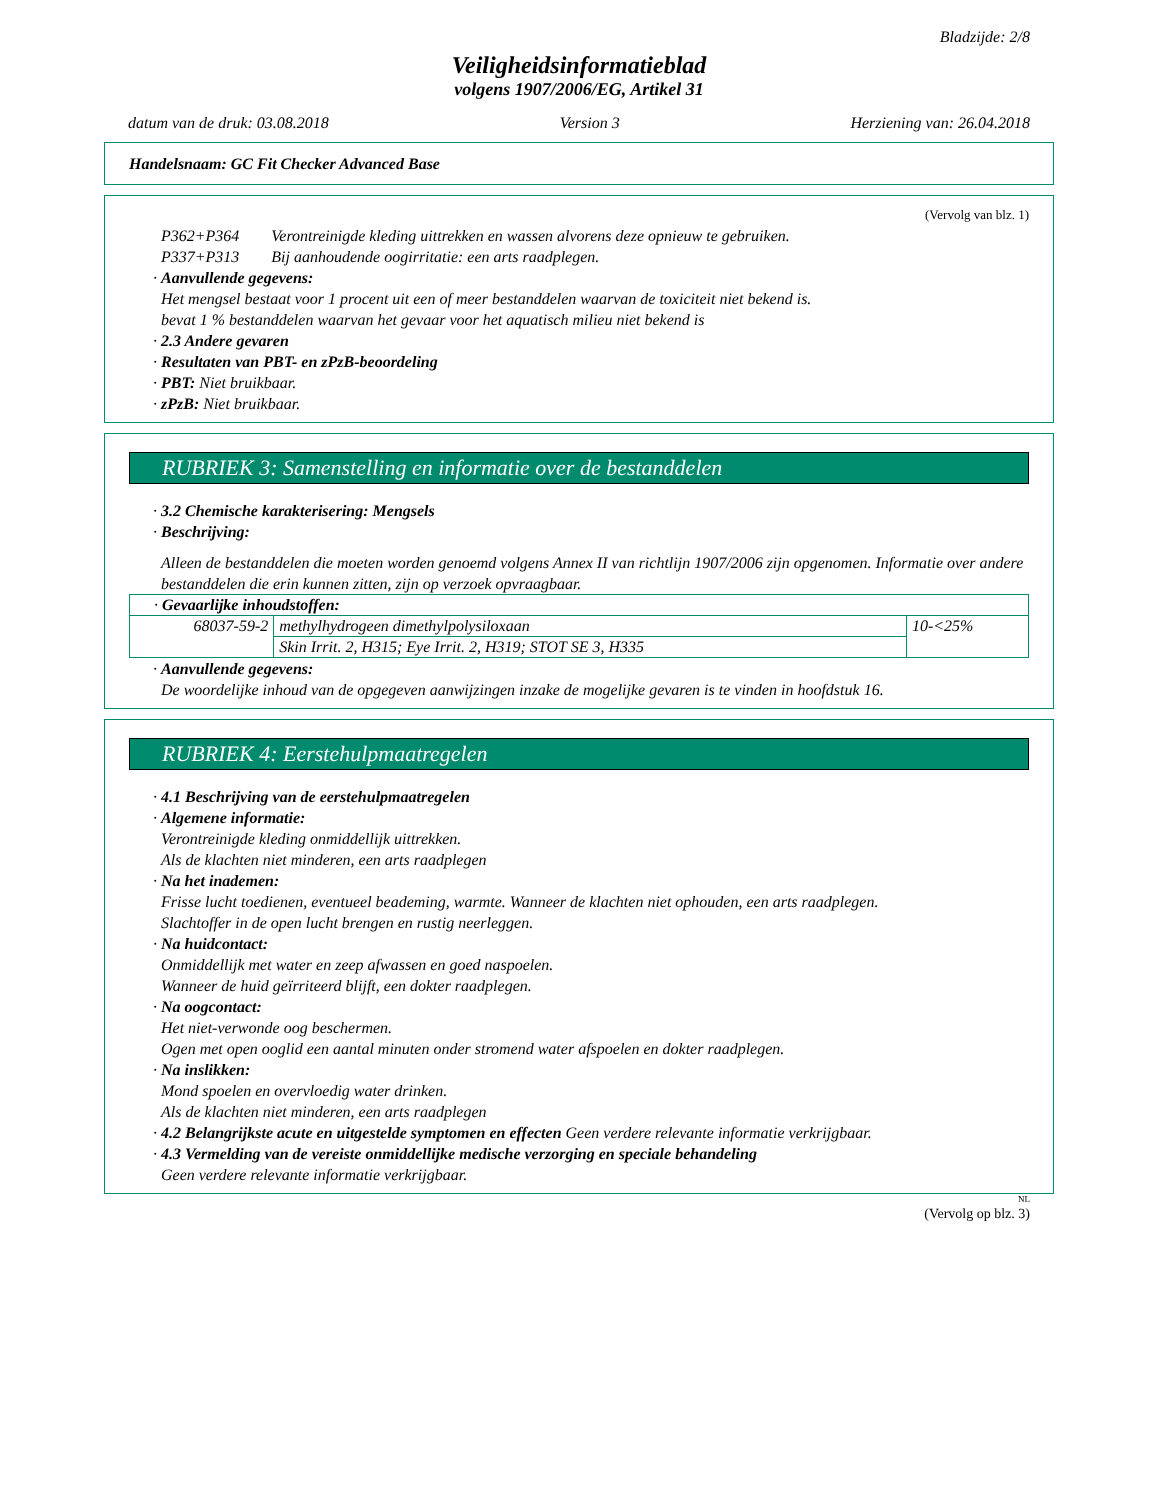Bladzijde: 2/8
Veiligheidsinformatieblad
volgens 1907/2006/EG, Artikel 31
datum van de druk: 03.08.2018 Version 3 Herziening van: 26.04.2018
Handelsnaam: GC Fit Checker Advanced Base
(Vervolg van blz. 1)
P362+P364 Verontreinigde kleding uittrekken en wassen alvorens deze opnieuw te gebruiken.
P337+P313 Bij aanhoudende oogirritatie: een arts raadplegen.
· Aanvullende gegevens:
Het mengsel bestaat voor 1 procent uit een of meer bestanddelen waarvan de toxiciteit niet bekend is.
bevat 1 % bestanddelen waarvan het gevaar voor het aquatisch milieu niet bekend is
· 2.3 Andere gevaren
· Resultaten van PBT- en zPzB-beoordeling
· PBT: Niet bruikbaar.
· zPzB: Niet bruikbaar.
RUBRIEK 3: Samenstelling en informatie over de bestanddelen
· 3.2 Chemische karakterisering: Mengsels
· Beschrijving:
Alleen de bestanddelen die moeten worden genoemd volgens Annex II van richtlijn 1907/2006 zijn opgenomen. Informatie over andere bestanddelen die erin kunnen zitten, zijn op verzoek opvraagbaar.
| · Gevaarlijke inhoudstoffen: | | |
| 68037-59-2 | methylhydrogeen dimethylpolysiloxaan | 10-<25% |
| | Skin Irrit. 2, H315; Eye Irrit. 2, H319; STOT SE 3, H335 | |
· Aanvullende gegevens:
De woordelijke inhoud van de opgegeven aanwijzingen inzake de mogelijke gevaren is te vinden in hoofdstuk 16.
RUBRIEK 4: Eerstehulpmaatregelen
· 4.1 Beschrijving van de eerstehulpmaatregelen
· Algemene informatie:
Verontreinigde kleding onmiddellijk uittrekken.
Als de klachten niet minderen, een arts raadplegen
· Na het inademen:
Frisse lucht toedienen, eventueel beademing, warmte. Wanneer de klachten niet ophouden, een arts raadplegen.
Slachtoffer in de open lucht brengen en rustig neerleggen.
· Na huidcontact:
Onmiddellijk met water en zeep afwassen en goed naspoelen.
Wanneer de huid geïrriteerd blijft, een dokter raadplegen.
· Na oogcontact:
Het niet-verwonde oog beschermen.
Ogen met open ooglid een aantal minuten onder stromend water afspoelen en dokter raadplegen.
· Na inslikken:
Mond spoelen en overvloedig water drinken.
Als de klachten niet minderen, een arts raadplegen
· 4.2 Belangrijkste acute en uitgestelde symptomen en effecten Geen verdere relevante informatie verkrijgbaar.
· 4.3 Vermelding van de vereiste onmiddellijke medische verzorging en speciale behandeling
Geen verdere relevante informatie verkrijgbaar.
NL
(Vervolg op blz. 3)